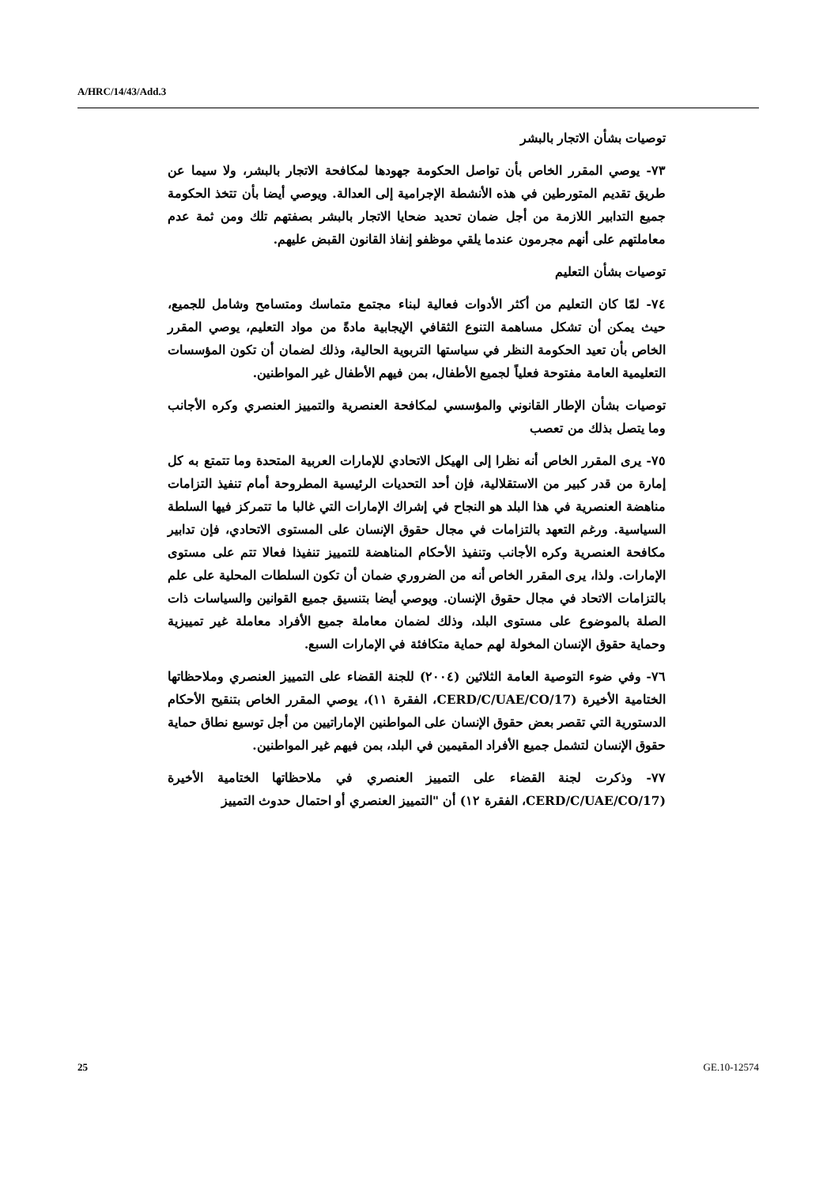A/HRC/14/43/Add.3
توصيات بشأن الاتجار بالبشر
٧٣- يوصي المقرر الخاص بأن تواصل الحكومة جهودها لمكافحة الاتجار بالبشر، ولا سيما عن طريق تقديم المتورطين في هذه الأنشطة الإجرامية إلى العدالة. ويوصي أيضا بأن تتخذ الحكومة جميع التدابير اللازمة من أجل ضمان تحديد ضحايا الاتجار بالبشر بصفتهم تلك ومن ثمة عدم معاملتهم على أنهم مجرمون عندما يلقي موظفو إنفاذ القانون القبض عليهم.
توصيات بشأن التعليم
٧٤- لمّا كان التعليم من أكثر الأدوات فعالية لبناء مجتمع متماسك ومتسامح وشامل للجميع، حيث يمكن أن تشكل مساهمة التنوع الثقافي الإيجابية مادةً من مواد التعليم، يوصي المقرر الخاص بأن تعيد الحكومة النظر في سياستها التربوية الحالية، وذلك لضمان أن تكون المؤسسات التعليمية العامة مفتوحة فعلياً لجميع الأطفال، بمن فيهم الأطفال غير المواطنين.
توصيات بشأن الإطار القانوني والمؤسسي لمكافحة العنصرية والتمييز العنصري وكره الأجانب وما يتصل بذلك من تعصب
٧٥- يرى المقرر الخاص أنه نظرا إلى الهيكل الاتحادي للإمارات العربية المتحدة وما تتمتع به كل إمارة من قدر كبير من الاستقلالية، فإن أحد التحديات الرئيسية المطروحة أمام تنفيذ التزامات مناهضة العنصرية في هذا البلد هو النجاح في إشراك الإمارات التي غالبا ما تتمركز فيها السلطة السياسية. ورغم التعهد بالتزامات في مجال حقوق الإنسان على المستوى الاتحادي، فإن تدابير مكافحة العنصرية وكره الأجانب وتنفيذ الأحكام المناهضة للتمييز تنفيذا فعالا تتم على مستوى الإمارات. ولذا، يرى المقرر الخاص أنه من الضروري ضمان أن تكون السلطات المحلية على علم بالتزامات الاتحاد في مجال حقوق الإنسان. ويوصي أيضا بتنسيق جميع القوانين والسياسات ذات الصلة بالموضوع على مستوى البلد، وذلك لضمان معاملة جميع الأفراد معاملة غير تمييزية وحماية حقوق الإنسان المخولة لهم حماية متكافئة في الإمارات السبع.
٧٦- وفي ضوء التوصية العامة الثلاثين (٢٠٠٤) للجنة القضاء على التمييز العنصري وملاحظاتها الختامية الأخيرة (CERD/C/UAE/CO/17، الفقرة ١١)، يوصي المقرر الخاص بتنقيح الأحكام الدستورية التي تقصر بعض حقوق الإنسان على المواطنين الإماراتيين من أجل توسيع نطاق حماية حقوق الإنسان لتشمل جميع الأفراد المقيمين في البلد، بمن فيهم غير المواطنين.
٧٧- وذكرت لجنة القضاء على التمييز العنصري في ملاحظاتها الختامية الأخيرة (CERD/C/UAE/CO/17، الفقرة ١٢) أن "التمييز العنصري أو احتمال حدوث التمييز
25 GE.10-12574